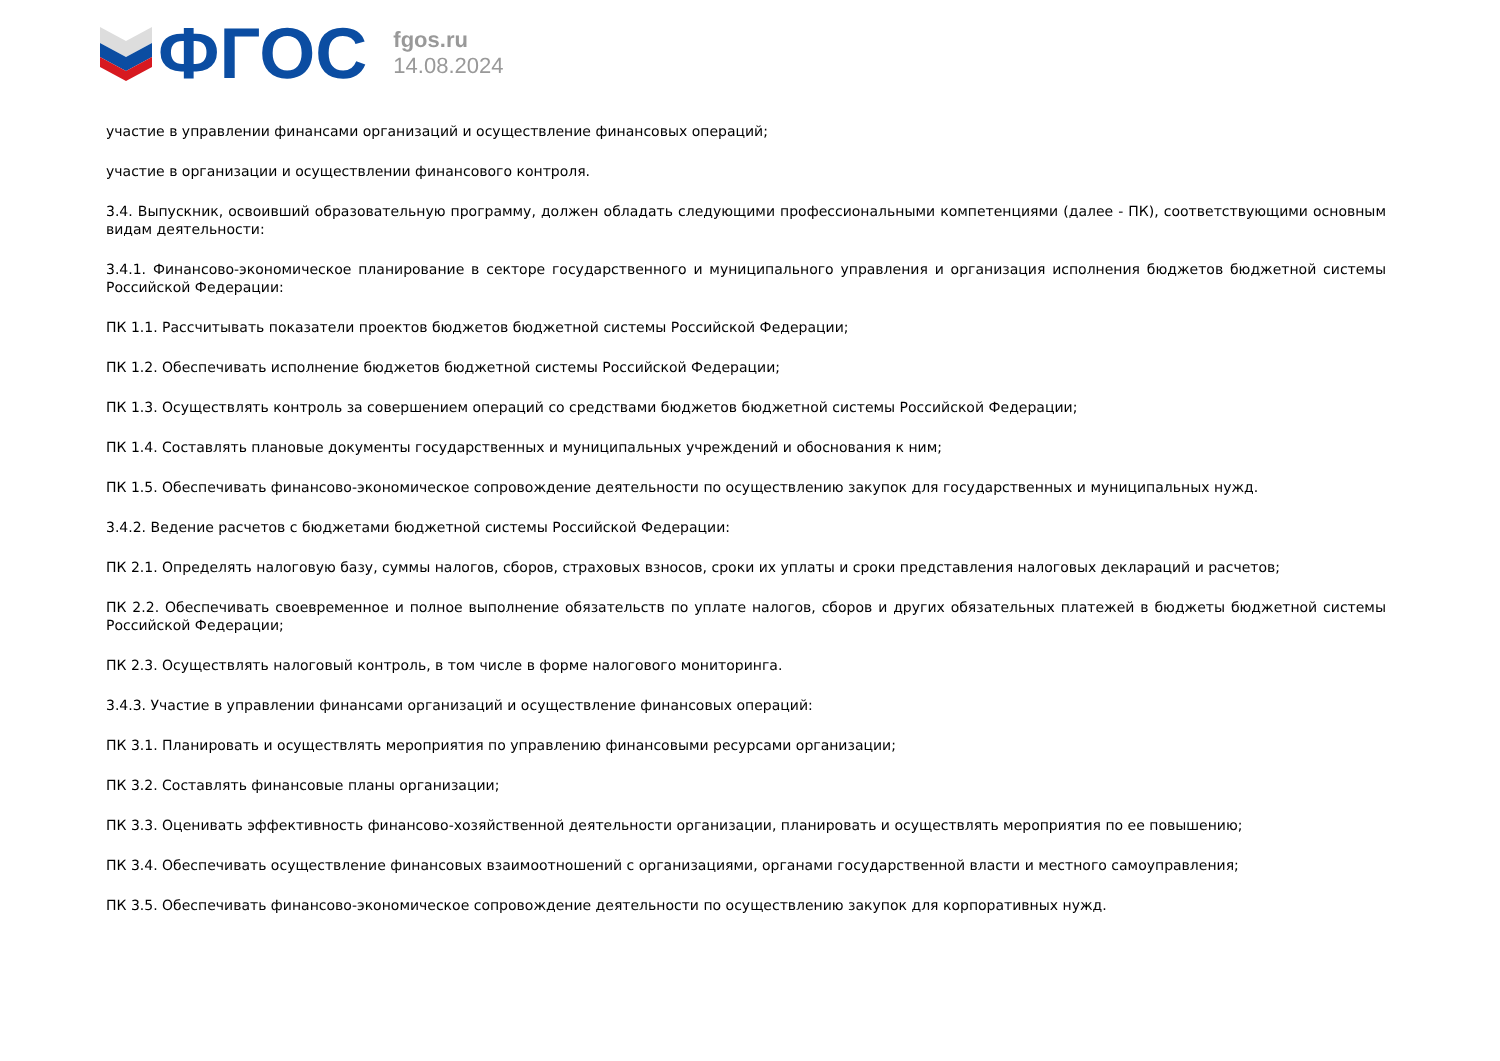ФГОС
fgos.ru
14.08.2024
участие в управлении финансами организаций и осуществление финансовых операций;
участие в организации и осуществлении финансового контроля.
3.4. Выпускник, освоивший образовательную программу, должен обладать следующими профессиональными компетенциями (далее - ПК), соответствующими основным видам деятельности:
3.4.1. Финансово-экономическое планирование в секторе государственного и муниципального управления и организация исполнения бюджетов бюджетной системы Российской Федерации:
ПК 1.1. Рассчитывать показатели проектов бюджетов бюджетной системы Российской Федерации;
ПК 1.2. Обеспечивать исполнение бюджетов бюджетной системы Российской Федерации;
ПК 1.3. Осуществлять контроль за совершением операций со средствами бюджетов бюджетной системы Российской Федерации;
ПК 1.4. Составлять плановые документы государственных и муниципальных учреждений и обоснования к ним;
ПК 1.5. Обеспечивать финансово-экономическое сопровождение деятельности по осуществлению закупок для государственных и муниципальных нужд.
3.4.2. Ведение расчетов с бюджетами бюджетной системы Российской Федерации:
ПК 2.1. Определять налоговую базу, суммы налогов, сборов, страховых взносов, сроки их уплаты и сроки представления налоговых деклараций и расчетов;
ПК 2.2. Обеспечивать своевременное и полное выполнение обязательств по уплате налогов, сборов и других обязательных платежей в бюджеты бюджетной системы Российской Федерации;
ПК 2.3. Осуществлять налоговый контроль, в том числе в форме налогового мониторинга.
3.4.3. Участие в управлении финансами организаций и осуществление финансовых операций:
ПК 3.1. Планировать и осуществлять мероприятия по управлению финансовыми ресурсами организации;
ПК 3.2. Составлять финансовые планы организации;
ПК 3.3. Оценивать эффективность финансово-хозяйственной деятельности организации, планировать и осуществлять мероприятия по ее повышению;
ПК 3.4. Обеспечивать осуществление финансовых взаимоотношений с организациями, органами государственной власти и местного самоуправления;
ПК 3.5. Обеспечивать финансово-экономическое сопровождение деятельности по осуществлению закупок для корпоративных нужд.